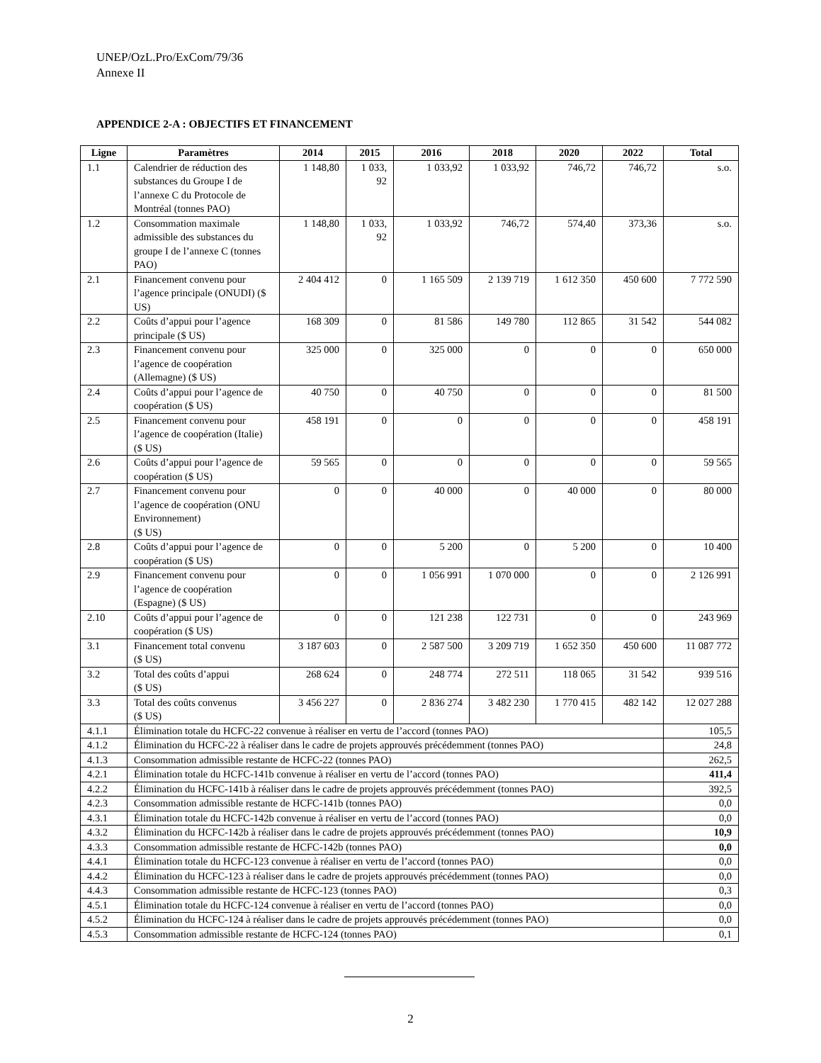UNEP/OzL.Pro/ExCom/79/36
Annexe II
APPENDICE 2-A : OBJECTIFS ET FINANCEMENT
| Ligne | Paramètres | 2014 | 2015 | 2016 | 2018 | 2020 | 2022 | Total |
| --- | --- | --- | --- | --- | --- | --- | --- | --- |
| 1.1 | Calendrier de réduction des substances du Groupe I de l’annexe C du Protocole de Montréal (tonnes PAO) | 1 148,80 | 1 033, 92 | 1 033,92 | 1 033,92 | 746,72 | 746,72 | s.o. |
| 1.2 | Consommation maximale admissible des substances du groupe I de l’annexe C (tonnes PAO) | 1 148,80 | 1 033, 92 | 1 033,92 | 746,72 | 574,40 | 373,36 | s.o. |
| 2.1 | Financement convenu pour l’agence principale (ONUDI) ($ US) | 2 404 412 | 0 | 1 165 509 | 2 139 719 | 1 612 350 | 450 600 | 7 772 590 |
| 2.2 | Coûts d’appui pour l’agence principale ($ US) | 168 309 | 0 | 81 586 | 149 780 | 112 865 | 31 542 | 544 082 |
| 2.3 | Financement convenu pour l’agence de coopération (Allemagne) ($ US) | 325 000 | 0 | 325 000 | 0 | 0 | 0 | 650 000 |
| 2.4 | Coûts d’appui pour l’agence de coopération ($ US) | 40 750 | 0 | 40 750 | 0 | 0 | 0 | 81 500 |
| 2.5 | Financement convenu pour l’agence de coopération (Italie) ($ US) | 458 191 | 0 | 0 | 0 | 0 | 0 | 458 191 |
| 2.6 | Coûts d’appui pour l’agence de coopération ($ US) | 59 565 | 0 | 0 | 0 | 0 | 0 | 59 565 |
| 2.7 | Financement convenu pour l’agence de coopération (ONU Environnement) ($ US) | 0 | 0 | 40 000 | 0 | 40 000 | 0 | 80 000 |
| 2.8 | Coûts d’appui pour l’agence de coopération ($ US) | 0 | 0 | 5 200 | 0 | 5 200 | 0 | 10 400 |
| 2.9 | Financement convenu pour l’agence de coopération (Espagne) ($ US) | 0 | 0 | 1 056 991 | 1 070 000 | 0 | 0 | 2 126 991 |
| 2.10 | Coûts d’appui pour l’agence de coopération ($ US) | 0 | 0 | 121 238 | 122 731 | 0 | 0 | 243 969 |
| 3.1 | Financement total convenu ($ US) | 3 187 603 | 0 | 2 587 500 | 3 209 719 | 1 652 350 | 450 600 | 11 087 772 |
| 3.2 | Total des coûts d’appui ($ US) | 268 624 | 0 | 248 774 | 272 511 | 118 065 | 31 542 | 939 516 |
| 3.3 | Total des coûts convenus ($ US) | 3 456 227 | 0 | 2 836 274 | 3 482 230 | 1 770 415 | 482 142 | 12 027 288 |
| 4.1.1 | Élimination totale du HCFC-22 convenue à réaliser en vertu de l’accord (tonnes PAO) | | | | | | | 105,5 |
| 4.1.2 | Élimination du HCFC-22 à réaliser dans le cadre de projets approuvés précédemment (tonnes PAO) | | | | | | | 24,8 |
| 4.1.3 | Consommation admissible restante de HCFC-22 (tonnes PAO) | | | | | | | 262,5 |
| 4.2.1 | Élimination totale du HCFC-141b convenue à réaliser en vertu de l’accord (tonnes PAO) | | | | | | | 411,4 |
| 4.2.2 | Élimination du HCFC-141b à réaliser dans le cadre de projets approuvés précédemment (tonnes PAO) | | | | | | | 392,5 |
| 4.2.3 | Consommation admissible restante de HCFC-141b (tonnes PAO) | | | | | | | 0,0 |
| 4.3.1 | Élimination totale du HCFC-142b convenue à réaliser en vertu de l’accord (tonnes PAO) | | | | | | | 0,0 |
| 4.3.2 | Élimination du HCFC-142b à réaliser dans le cadre de projets approuvés précédemment (tonnes PAO) | | | | | | | 10,9 |
| 4.3.3 | Consommation admissible restante de HCFC-142b (tonnes PAO) | | | | | | | 0,0 |
| 4.4.1 | Élimination totale du HCFC-123 convenue à réaliser en vertu de l’accord (tonnes PAO) | | | | | | | 0,0 |
| 4.4.2 | Élimination du HCFC-123 à réaliser dans le cadre de projets approuvés précédemment (tonnes PAO) | | | | | | | 0,0 |
| 4.4.3 | Consommation admissible restante de HCFC-123 (tonnes PAO) | | | | | | | 0,3 |
| 4.5.1 | Élimination totale du HCFC-124 convenue à réaliser en vertu de l’accord (tonnes PAO) | | | | | | | 0,0 |
| 4.5.2 | Élimination du HCFC-124 à réaliser dans le cadre de projets approuvés précédemment (tonnes PAO) | | | | | | | 0,0 |
| 4.5.3 | Consommation admissible restante de HCFC-124 (tonnes PAO) | | | | | | | 0,1 |
2